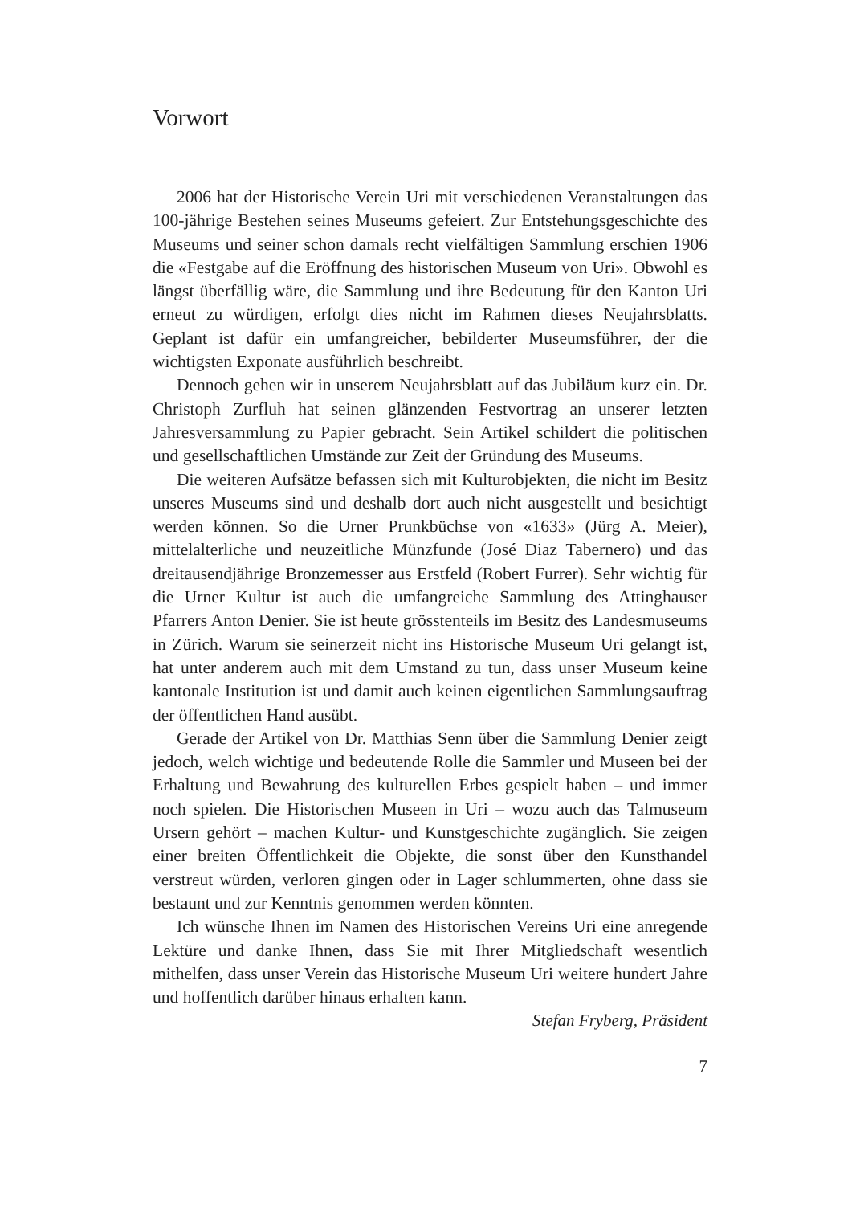Vorwort
2006 hat der Historische Verein Uri mit verschiedenen Veranstaltungen das 100-jährige Bestehen seines Museums gefeiert. Zur Entstehungsgeschichte des Museums und seiner schon damals recht vielfältigen Sammlung erschien 1906 die «Festgabe auf die Eröffnung des historischen Museum von Uri». Obwohl es längst überfällig wäre, die Sammlung und ihre Bedeutung für den Kanton Uri erneut zu würdigen, erfolgt dies nicht im Rahmen dieses Neujahrsblatts. Geplant ist dafür ein umfangreicher, bebilderter Museumsführer, der die wichtigsten Exponate ausführlich beschreibt.
Dennoch gehen wir in unserem Neujahrsblatt auf das Jubiläum kurz ein. Dr. Christoph Zurfluh hat seinen glänzenden Festvortrag an unserer letzten Jahresversammlung zu Papier gebracht. Sein Artikel schildert die politischen und gesellschaftlichen Umstände zur Zeit der Gründung des Museums.
Die weiteren Aufsätze befassen sich mit Kulturobjekten, die nicht im Besitz unseres Museums sind und deshalb dort auch nicht ausgestellt und besichtigt werden können. So die Urner Prunkbüchse von «1633» (Jürg A. Meier), mittelalterliche und neuzeitliche Münzfunde (José Diaz Tabernero) und das dreitausendjährige Bronzemesser aus Erstfeld (Robert Furrer). Sehr wichtig für die Urner Kultur ist auch die umfangreiche Sammlung des Attinghauser Pfarrers Anton Denier. Sie ist heute grösstenteils im Besitz des Landesmuseums in Zürich. Warum sie seinerzeit nicht ins Historische Museum Uri gelangt ist, hat unter anderem auch mit dem Umstand zu tun, dass unser Museum keine kantonale Institution ist und damit auch keinen eigentlichen Sammlungsauftrag der öffentlichen Hand ausübt.
Gerade der Artikel von Dr. Matthias Senn über die Sammlung Denier zeigt jedoch, welch wichtige und bedeutende Rolle die Sammler und Museen bei der Erhaltung und Bewahrung des kulturellen Erbes gespielt haben – und immer noch spielen. Die Historischen Museen in Uri – wozu auch das Talmuseum Ursern gehört – machen Kultur- und Kunstgeschichte zugänglich. Sie zeigen einer breiten Öffentlichkeit die Objekte, die sonst über den Kunsthandel verstreut würden, verloren gingen oder in Lager schlummerten, ohne dass sie bestaunt und zur Kenntnis genommen werden könnten.
Ich wünsche Ihnen im Namen des Historischen Vereins Uri eine anregende Lektüre und danke Ihnen, dass Sie mit Ihrer Mitgliedschaft wesentlich mithelfen, dass unser Verein das Historische Museum Uri weitere hundert Jahre und hoffentlich darüber hinaus erhalten kann.
Stefan Fryberg, Präsident
7